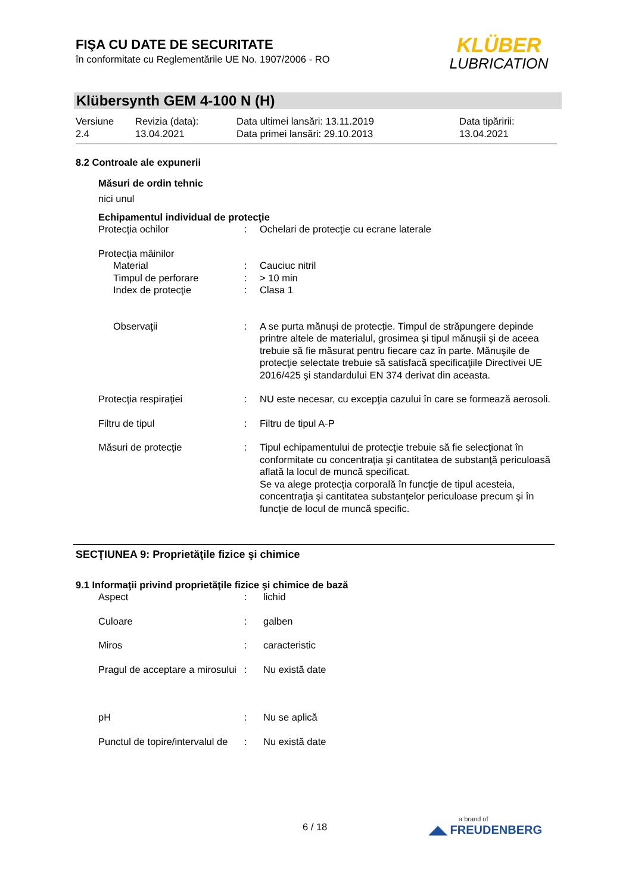FIŞA CU DATE DE SECURITATE
în conformitate cu Reglementările UE No. 1907/2006 - RO
KLÜBER
LUBRICATION
Klübersynth GEM 4-100 N (H)
Versiune
2.4
Revizia (data):
13.04.2021
Data ultimei lansări: 13.11.2019
Data primei lansări: 29.10.2013
Data tipăririi:
13.04.2021
8.2 Controale ale expunerii
Măsuri de ordin tehnic
nici unul
Echipamentul individual de protecţie
Protecţia ochilor : Ochelari de protecţie cu ecrane laterale
Protecţia mâinilor
Material : Cauciuc nitril
Timpul de perforare : > 10 min
Index de protecţie : Clasa 1
Observaţii : A se purta mănuși de protecție. Timpul de străpungere depinde printre altele de materialul, grosimea şi tipul mănuşii şi de aceea trebuie să fie măsurat pentru fiecare caz în parte. Mănuşile de protecţie selectate trebuie să satisfacă specificaţiile Directivei UE 2016/425 şi standardului EN 374 derivat din aceasta.
Protecţia respiraţiei : NU este necesar, cu excepţia cazului în care se formează aerosoli.
Filtru de tipul : Filtru de tipul A-P
Măsuri de protecţie : Tipul echipamentului de protecţie trebuie să fie selecţionat în conformitate cu concentraţia şi cantitatea de substanţă periculoasă aflată la locul de muncă specificat.
Se va alege protecţia corporală în funcţie de tipul acesteia, concentraţia şi cantitatea substanţelor periculoase precum şi în funcţie de locul de muncă specific.
SECŢIUNEA 9: Proprietăţile fizice şi chimice
9.1 Informaţii privind proprietăţile fizice şi chimice de bază
Aspect : lichid
Culoare : galben
Miros : caracteristic
Pragul de acceptare a mirosului
: Nu există date
pH : Nu se aplică
Punctul de topire/intervalul de
: Nu există date
6 / 18
a brand of
◢◣ FREUDENBERG